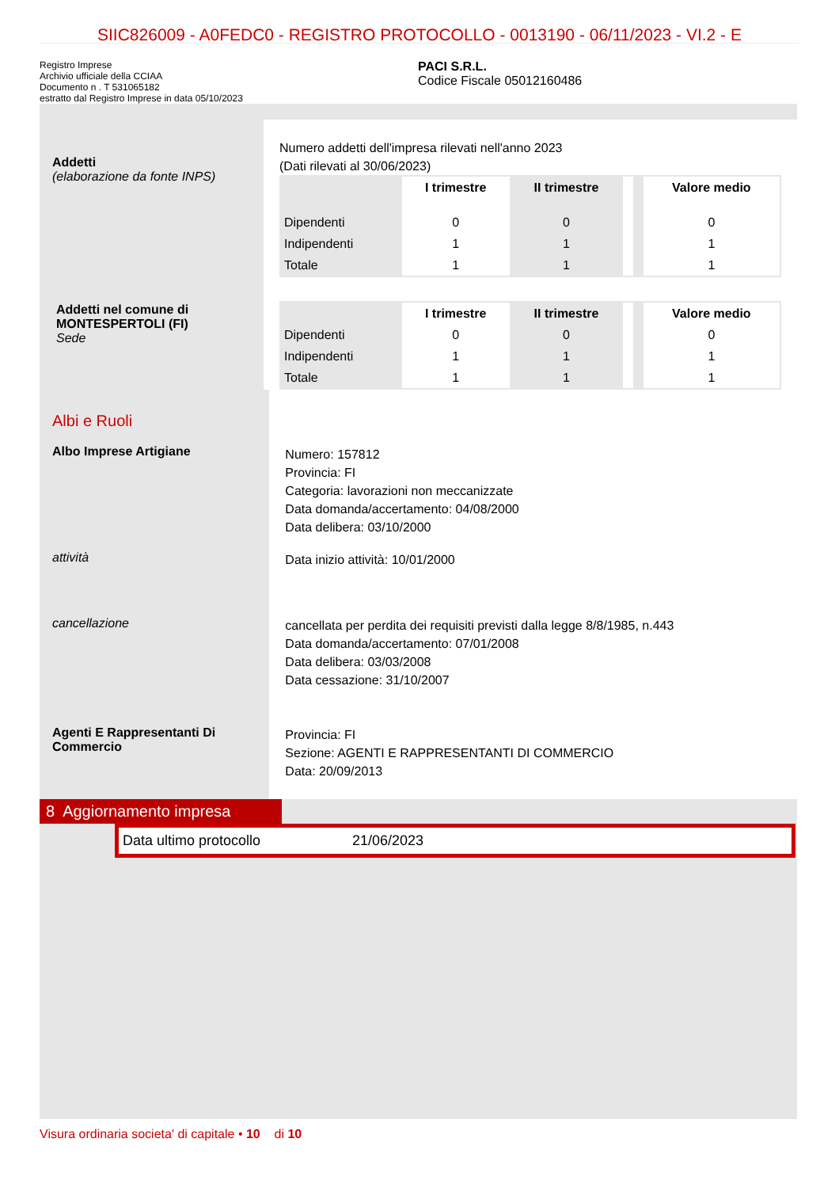SIIC826009 - A0FEDC0 - REGISTRO PROTOCOLLO - 0013190 - 06/11/2023 - VI.2 - E
Registro Imprese
Archivio ufficiale della CCIAA
Documento n . T 531065182
estratto dal Registro Imprese in data 05/10/2023
PACI S.R.L.
Codice Fiscale 05012160486
Addetti
(elaborazione da fonte INPS)
Numero addetti dell'impresa rilevati nell'anno 2023
(Dati rilevati al 30/06/2023)
| | I trimestre | II trimestre | | | Valore medio |
| --- | --- | --- | --- | --- | --- |
| Dipendenti | 0 | 0 | | | 0 |
| Indipendenti | 1 | 1 | | | 1 |
| Totale | 1 | 1 | | | 1 |
| | I trimestre | II trimestre | | | Valore medio |
| --- | --- | --- | --- | --- | --- |
| Dipendenti | 0 | 0 | | | 0 |
| Indipendenti | 1 | 1 | | | 1 |
| Totale | 1 | 1 | | | 1 |
Addetti nel comune di MONTESPERTOLI (FI)
Sede
Albi e Ruoli
Albo Imprese Artigiane
Numero: 157812
Provincia: FI
Categoria: lavorazioni non meccanizzate
Data domanda/accertamento: 04/08/2000
Data delibera: 03/10/2000
attività
Data inizio attività: 10/01/2000
cancellazione
cancellata per perdita dei requisiti previsti dalla legge 8/8/1985, n.443
Data domanda/accertamento: 07/01/2008
Data delibera: 03/03/2008
Data cessazione: 31/10/2007
Agenti E Rappresentanti Di Commercio
Provincia: FI
Sezione: AGENTI E RAPPRESENTANTI DI COMMERCIO
Data: 20/09/2013
8 Aggiornamento impresa
Data ultimo protocollo 21/06/2023
Visura ordinaria societa' di capitale • 10 di 10